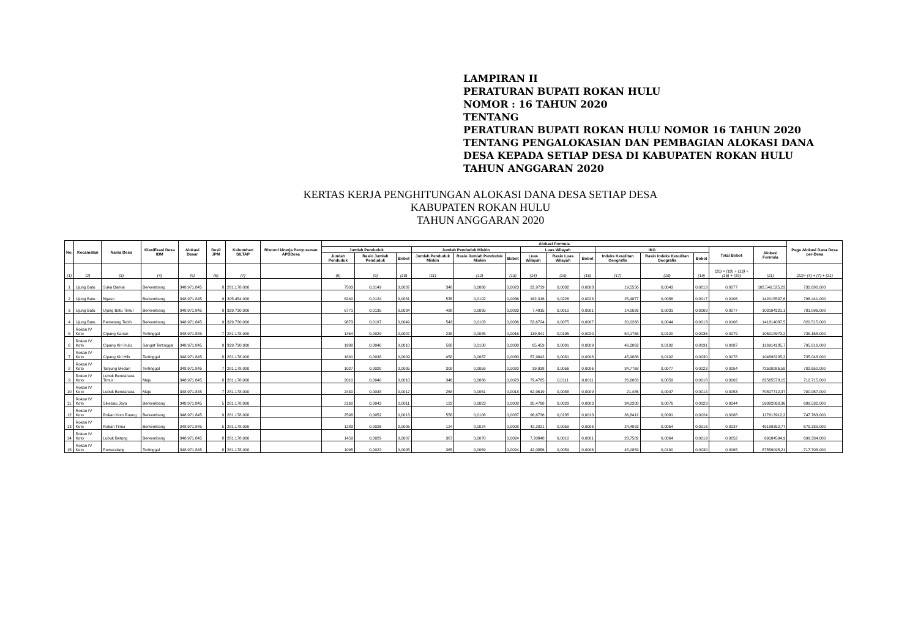LAMPIRAN II
PERATURAN BUPATI ROKAN HULU
NOMOR : 16 TAHUN 2020
TENTANG
PERATURAN BUPATI ROKAN HULU NOMOR 16 TAHUN 2020
TENTANG PENGALOKASIAN DAN PEMBAGIAN ALOKASI DANA
DESA KEPADA SETIAP DESA DI KABUPATEN ROKAN HULU
TAHUN ANGGARAN 2020
KERTAS KERJA PENGHITUNGAN ALOKASI DANA DESA SETIAP DESA
KABUPATEN ROKAN HULU
TAHUN ANGGARAN 2020
| No. | Kecamatan | Nama Desa | Klasifikasi Desa IDM | Alokasi Dasar | Desil JPM | Kebutuhan SILTAP | Riwood kinerja Penyusunan APBDesa | Alokasi Formula | | | | | | | | | | | | | | Pagu Alokasi Dana Desa per-Desa |
| --- | --- | --- | --- | --- | --- | --- | --- | --- | --- | --- | --- | --- | --- | --- | --- | --- | --- | --- | --- | --- | --- | --- |
| | | | | | | | | Jumlah Penduduk | | | Jumlah Penduduk Miskin | | | Luas Wilayah | | | IKG | | | Total Bobot | Alokasi Formula | |
| | | | | | | | | Jumlah Penduduk | Rasio Jumlah Penduduk | Bobot | Jumlah Penduduk Miskin | Rasio Jumlah Penduduk Miskin | Bobot | Luas Wilayah | Rasio Luas Wilayah | Bobot | Indeks Kesulitan Geografis | Rasio Indeks Kesulitan Geografis | Bobot | | | |
| (1) | (2) | (3) | (4) | (5) | (6) | (7) | | (8) | (9) | (10) | (11) | (12) | (13) | (14) | (15) | (16) | (17) | (18) | (19) | (20) = (10) + (13) + (16) + (19) | (21) | (22)= (4) + (7) + (21) |
| 1 | Ujung Batu | Suka Damai | Berkembang | 348.971.845 | 8 | 281.178.000 | | 7503 | 0,0149 | 0,0037 | 348 | 0,0066 | 0,0023 | 22,9739 | 0,0032 | 0,0003 | 19,5556 | 0,0043 | 0,0013 | 0,0077 | 102.540.525,23 | 732.690.000 |
| 2 | Ujung Batu | Ngaso | Berkembang | 348.971.845 | 9 | 305.454.000 | | 6240 | 0,0124 | 0,0031 | 535 | 0,0102 | 0,0036 | 162,316 | 0,0226 | 0,0023 | 25,4877 | 0,0056 | 0,0017 | 0,0106 | 142015507,6 | 796.441.000 |
| 3 | Ujung Batu | Ujung Batu Timur | Berkembang | 348.971.845 | 9 | 329.730.000 | | 6771 | 0,0135 | 0,0034 | 498 | 0,0095 | 0,0033 | 7,4915 | 0,0010 | 0,0001 | 14,0026 | 0,0031 | 0,0009 | 0,0077 | 103194321,1 | 781.896.000 |
| 4 | Ujung Batu | Pematang Tebih | Berkembang | 348.971.845 | 9 | 329.730.000 | | 9873 | 0,0197 | 0,0049 | 543 | 0,0103 | 0,0036 | 53,6724 | 0,0075 | 0,0007 | 20,0268 | 0,0044 | 0,0013 | 0,0106 | 141814087,5 | 820.515.000 |
| 5 | Rokan IV Koto | Cipang Kanan | Tertinggal | 348.971.845 | 7 | 281.178.000 | | 1464 | 0,0029 | 0,0007 | 238 | 0,0045 | 0,0016 | 139,841 | 0,0195 | 0,0020 | 54,1755 | 0,0120 | 0,0036 | 0,0079 | 105018973,2 | 735.168.000 |
| 6 | Rokan IV Koto | Cipang Kiri Hulu | Sangat Tertinggal | 348.971.845 | 9 | 329.730.000 | | 1988 | 0,0040 | 0,0010 | 568 | 0,0108 | 0,0038 | 65,459 | 0,0091 | 0,0009 | 46,2062 | 0,0102 | 0,0031 | 0,0087 | 116914185,7 | 795.616.000 |
| 7 | Rokan IV Koto | Cipang Kiri Hilir | Tertinggal | 348.971.845 | 8 | 281.178.000 | | 1891 | 0,0038 | 0,0009 | 458 | 0,0087 | 0,0030 | 57,9842 | 0,0081 | 0,0008 | 45,9886 | 0,0102 | 0,0030 | 0,0078 | 104898205,2 | 735.048.000 |
| 8 | Rokan IV Koto | Tanjung Medan | Tertinggal | 348.971.845 | 7 | 281.178.000 | | 1027 | 0,0020 | 0,0005 | 308 | 0,0059 | 0,0020 | 39,938 | 0,0056 | 0,0006 | 34,7768 | 0,0077 | 0,0023 | 0,0054 | 72500986,59 | 702.650.000 |
| 9 | Rokan IV Koto | Lubuk Bendahara Timur | Maju | 348.971.845 | 8 | 281.178.000 | | 2010 | 0,0040 | 0,0010 | 346 | 0,0066 | 0,0023 | 79,4765 | 0,0111 | 0,0011 | 26,6063 | 0,0059 | 0,0018 | 0,0062 | 82565578,15 | 712.715.000 |
| 10 | Rokan IV Koto | Lubuk Bendahara | Maju | 348.971.845 | 7 | 281.178.000 | | 2430 | 0,0048 | 0,0012 | 268 | 0,0051 | 0,0018 | 62,9619 | 0,0088 | 0,0009 | 21,486 | 0,0047 | 0,0014 | 0,0053 | 70807712,37 | 700.957.000 |
| 11 | Rokan IV Koto | Sikebau Jaya | Berkembang | 348.971.845 | 5 | 281.178.000 | | 2160 | 0,0043 | 0,0011 | 122 | 0,0023 | 0,0008 | 20,4768 | 0,0029 | 0,0003 | 34,2208 | 0,0076 | 0,0023 | 0,0044 | 59382860,36 | 689.532.000 |
| 12 | Rokan IV Koto | Rokan Koto Ruang | Berkembang | 348.971.845 | 9 | 281.178.000 | | 2598 | 0,0052 | 0,0013 | 558 | 0,0106 | 0,0037 | 96,6736 | 0,0135 | 0,0013 | 36,8412 | 0,0081 | 0,0024 | 0,0088 | 117613912,2 | 747.763.000 |
| 13 | Rokan IV Koto | Rokan Timur | Berkembang | 348.971.845 | 5 | 281.178.000 | | 1289 | 0,0026 | 0,0006 | 124 | 0,0024 | 0,0008 | 42,2021 | 0,0059 | 0,0006 | 24,4893 | 0,0054 | 0,0016 | 0,0037 | 49189352,77 | 679.339.000 |
| 14 | Rokan IV Koto | Lubuk Betung | Berkembang | 348.971.845 | 8 | 281.178.000 | | 1459 | 0,0029 | 0,0007 | 367 | 0,0070 | 0,0024 | 7,20848 | 0,0010 | 0,0001 | 28,7582 | 0,0064 | 0,0019 | 0,0052 | 69184594,9 | 699.334.000 |
| 15 | Rokan IV Koto | Pemandang | Tertinggal | 348.971.845 | 8 | 281.178.000 | | 1095 | 0,0022 | 0,0005 | 365 | 0,0069 | 0,0024 | 42,0856 | 0,0059 | 0,0006 | 45,0859 | 0,0100 | 0,0030 | 0,0065 | 87559095,21 | 717.708.000 |